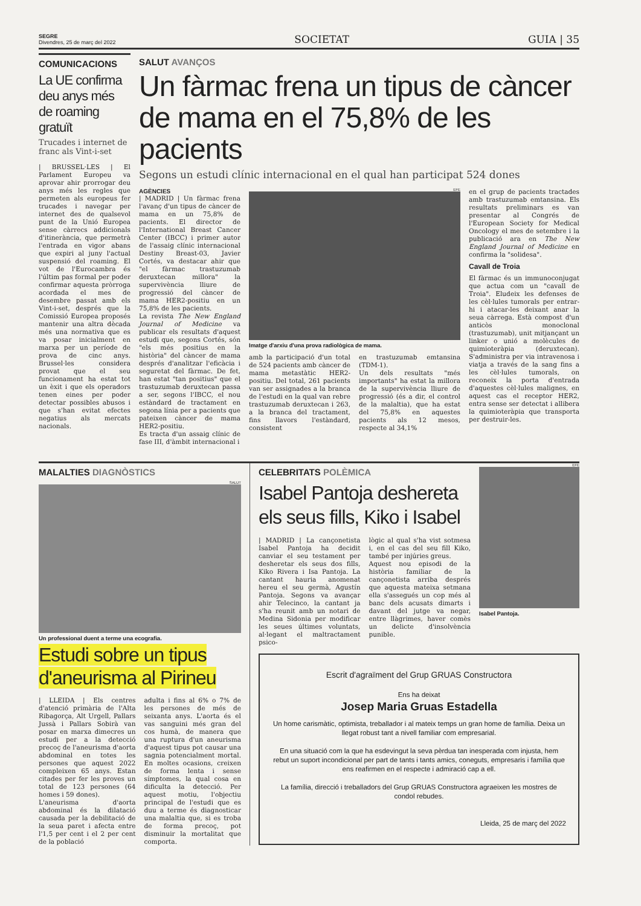SEGRE
Divendres, 25 de març del 2022
SOCIETAT
GUIA | 35
COMUNICACIONS
La UE confirma deu anys més de roaming gratuït
Trucades i internet de franc als Vint-i-set
| BRUSSEL·LES | El Parlament Europeu va aprovar ahir prorrogar deu anys més les regles que permeten als europeus fer trucades i navegar per internet des de qualsevol punt de la Unió Europea sense càrrecs addicionals d'itinerància, que permetrà l'entrada en vigor abans que expiri al juny l'actual suspensió del roaming. El vot de l'Eurocambra és l'últim pas formal per poder confirmar aquesta pròrroga acordada el mes de desembre passat amb els Vint-i-set, després que la Comissió Europea proposés mantenir una altra dècada més una normativa que es va posar inicialment en marxa per un període de prova de cinc anys. Brussel·les considera provat que el seu funcionament ha estat tot un èxit i que els operadors tenen eines per poder detectar possibles abusos i que s'han evitat efectes negatius als mercats nacionals.
SALUT AVANÇOS
Un fàrmac frena un tipus de càncer de mama en el 75,8% de les pacients
Segons un estudi clínic internacional en el qual han participat 524 dones
AGÈNCIES
| MADRID | Un fàrmac frena l'avanç d'un tipus de càncer de mama en un 75,8% de pacients. El director de l'International Breast Cancer Center (IBCC) i primer autor de l'assaig clínic internacional Destiny Breast-03, Javier Cortés, va destacar ahir que "el fàrmac trastuzumab deruxtecan millora" la supervivència lliure de progressió del càncer de mama HER2-positiu en un 75,8% de les pacients.
La revista The New England Journal of Medicine va publicar els resultats d'aquest estudi que, segons Cortés, són "els més positius en la història" del càncer de mama després d'analitzar l'eficàcia i seguretat del fàrmac. De fet, han estat "tan positius" que el trastuzumab deruxtecan passa a ser, segons l'IBCC, el nou estàndard de tractament en segona línia per a pacients que pateixen càncer de mama HER2-positiu.
Es tracta d'un assaig clínic de fase III, d'àmbit internacional i
EFE
Imatge d'arxiu d'una prova radiològica de mama.
amb la participació d'un total de 524 pacients amb càncer de mama metastàtic HER2-positiu. Del total, 261 pacients van ser assignades a la branca de l'estudi en la qual van rebre trastuzumab deruxtecan i 263, a la branca del tractament, fins llavors l'estàndard, consistent
en trastuzumab emtansina (TDM-1).
Un dels resultats "més importants" ha estat la millora de la supervivència lliure de progressió (és a dir, el control de la malaltia), que ha estat del 75,8% en aquestes pacients als 12 mesos, respecte al 34,1%
en el grup de pacients tractades amb trastuzumab emtansina. Els resultats preliminars es van presentar al Congrés de l'European Society for Medical Oncology el mes de setembre i la publicació ara en The New England Journal of Medicine en confirma la "solidesa".
Cavall de Troia
El fàrmac és un immunoconjugat que actua com un "cavall de Troia". Eludeix les defenses de les cèl·lules tumorals per entrar-hi i atacar-les deixant anar la seua càrrega. Està compost d'un anticòs monoclonal (trastuzumab), unit mitjançant un linker o unió a molècules de quimioteràpia (deruxtecan). S'administra per via intravenosa i viatja a través de la sang fins a les cèl·lules tumorals, on reconeix la porta d'entrada d'aquestes cèl·lules malignes, en aquest cas el receptor HER2, entra sense ser detectat i allibera la quimioteràpia que transporta per destruir-les.
MALALTIES DIAGNÒSTICS
SALUT
Un professional duent a terme una ecografia.
Estudi sobre un tipus d'aneurisma al Pirineu
| LLEIDA | Els centres d'atenció primària de l'Alta Ribagorça, Alt Urgell, Pallars Jussà i Pallars Sobirà van posar en marxa dimecres un estudi per a la detecció precoç de l'aneurisma d'aorta abdominal en totes les persones que aquest 2022 compleixen 65 anys. Estan citades per fer les proves un total de 123 persones (64 homes i 59 dones).
L'aneurisma d'aorta abdominal és la dilatació causada per la debilitació de la seua paret i afecta entre l'1,5 per cent i el 2 per cent de la població
adulta i fins al 6% o 7% de les persones de més de seixanta anys. L'aorta és el vas sanguini més gran del cos humà, de manera que una ruptura d'un aneurisma d'aquest tipus pot causar una sagnia potencialment mortal. En moltes ocasions, creixen de forma lenta i sense símptomes, la qual cosa en dificulta la detecció. Per aquest motiu, l'objectiu principal de l'estudi que es duu a terme és diagnosticar una malaltia que, si es troba de forma precoç, pot disminuir la mortalitat que comporta.
CELEBRITATS POLÈMICA
Isabel Pantoja deshereta els seus fills, Kiko i Isabel
| MADRID | La cançonetista Isabel Pantoja ha decidit canviar el seu testament per desheretar els seus dos fills, Kiko Rivera i Isa Pantoja. La cantant hauria anomenat hereu el seu germà, Agustín Pantoja. Segons va avançar ahir Telecinco, la cantant ja s'ha reunit amb un notari de Medina Sidonia per modificar les seues últimes voluntats, al·legant el maltractament psico-
lògic al qual s'ha vist sotmesa i, en el cas del seu fill Kiko, també per injúries greus.
Aquest nou episodi de la història familiar de la cançonetista arriba després que aquesta mateixa setmana ella s'assegués un cop més al banc dels acusats dimarts i davant del jutge va negar, entre llàgrimes, haver comès un delicte d'insolvència punible.
EFE
Isabel Pantoja.
Escrit d'agraïment del Grup GRUAS Constructora
Ens ha deixat
Josep Maria Gruas Estadella
Un home carismàtic, optimista, treballador i al mateix temps un gran home de família. Deixa un llegat robust tant a nivell familiar com empresarial.
En una situació com la que ha esdevingut la seva pèrdua tan inesperada com injusta, hem rebut un suport incondicional per part de tants i tants amics, coneguts, empresaris i família que ens reafirmen en el respecte i admiració cap a ell.
La família, direcció i treballadors del Grup GRUAS Constructora agraeixen les mostres de condol rebudes.
Lleida, 25 de març del 2022